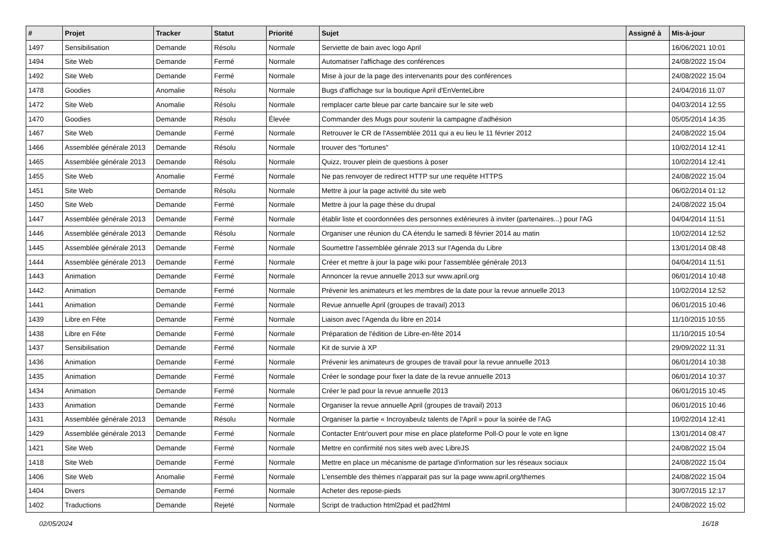| # | Projet | Tracker | Statut | Priorité | Sujet | Assigné à | Mis-à-jour |
| --- | --- | --- | --- | --- | --- | --- | --- |
| 1497 | Sensibilisation | Demande | Résolu | Normale | Serviette de bain avec logo April | | 16/06/2021 10:01 |
| 1494 | Site Web | Demande | Fermé | Normale | Automatiser l'affichage des conférences | | 24/08/2022 15:04 |
| 1492 | Site Web | Demande | Fermé | Normale | Mise à jour de la page des intervenants pour des conférences | | 24/08/2022 15:04 |
| 1478 | Goodies | Anomalie | Résolu | Normale | Bugs d'affichage sur la boutique April d'EnVenteLibre | | 24/04/2016 11:07 |
| 1472 | Site Web | Anomalie | Résolu | Normale | remplacer carte bleue par carte bancaire sur le site web | | 04/03/2014 12:55 |
| 1470 | Goodies | Demande | Résolu | Élevée | Commander des Mugs pour soutenir la campagne d'adhésion | | 05/05/2014 14:35 |
| 1467 | Site Web | Demande | Fermé | Normale | Retrouver le CR de l'Assemblée 2011 qui a eu lieu le 11 février 2012 | | 24/08/2022 15:04 |
| 1466 | Assemblée générale 2013 | Demande | Résolu | Normale | trouver des "fortunes" | | 10/02/2014 12:41 |
| 1465 | Assemblée générale 2013 | Demande | Résolu | Normale | Quizz, trouver plein de questions à poser | | 10/02/2014 12:41 |
| 1455 | Site Web | Anomalie | Fermé | Normale | Ne pas renvoyer de redirect HTTP sur une requête HTTPS | | 24/08/2022 15:04 |
| 1451 | Site Web | Demande | Résolu | Normale | Mettre à jour la page activité du site web | | 06/02/2014 01:12 |
| 1450 | Site Web | Demande | Fermé | Normale | Mettre à jour la page thèse du drupal | | 24/08/2022 15:04 |
| 1447 | Assemblée générale 2013 | Demande | Fermé | Normale | établir liste et coordonnées des personnes extérieures à inviter (partenaires...) pour l'AG | | 04/04/2014 11:51 |
| 1446 | Assemblée générale 2013 | Demande | Résolu | Normale | Organiser une réunion du CA étendu le samedi 8 février 2014 au matin | | 10/02/2014 12:52 |
| 1445 | Assemblée générale 2013 | Demande | Fermé | Normale | Soumettre l'assemblée génrale 2013 sur l'Agenda du Libre | | 13/01/2014 08:48 |
| 1444 | Assemblée générale 2013 | Demande | Fermé | Normale | Créer et mettre à jour la page wiki pour l'assemblée générale 2013 | | 04/04/2014 11:51 |
| 1443 | Animation | Demande | Fermé | Normale | Annoncer la revue annuelle 2013 sur www.april.org | | 06/01/2014 10:48 |
| 1442 | Animation | Demande | Fermé | Normale | Prévenir les animateurs et les membres de la date pour la revue annuelle 2013 | | 10/02/2014 12:52 |
| 1441 | Animation | Demande | Fermé | Normale | Revue annuelle April (groupes de travail) 2013 | | 06/01/2015 10:46 |
| 1439 | Libre en Fête | Demande | Fermé | Normale | Liaison avec l'Agenda du libre en 2014 | | 11/10/2015 10:55 |
| 1438 | Libre en Fête | Demande | Fermé | Normale | Préparation de l'édition de Libre-en-fête 2014 | | 11/10/2015 10:54 |
| 1437 | Sensibilisation | Demande | Fermé | Normale | Kit de survie à XP | | 29/09/2022 11:31 |
| 1436 | Animation | Demande | Fermé | Normale | Prévenir les animateurs de groupes de travail pour la revue annuelle 2013 | | 06/01/2014 10:38 |
| 1435 | Animation | Demande | Fermé | Normale | Créer le sondage pour fixer la date de la revue annuelle 2013 | | 06/01/2014 10:37 |
| 1434 | Animation | Demande | Fermé | Normale | Créer le pad pour la revue annuelle 2013 | | 06/01/2015 10:45 |
| 1433 | Animation | Demande | Fermé | Normale | Organiser la revue annuelle April (groupes de travail) 2013 | | 06/01/2015 10:46 |
| 1431 | Assemblée générale 2013 | Demande | Résolu | Normale | Organiser la partie « Incroyabeulz talents de l'April » pour la soirée de l'AG | | 10/02/2014 12:41 |
| 1429 | Assemblée générale 2013 | Demande | Fermé | Normale | Contacter Entr'ouvert pour mise en place plateforme Poll-O pour le vote en ligne | | 13/01/2014 08:47 |
| 1421 | Site Web | Demande | Fermé | Normale | Mettre en confirmité nos sites web avec LibreJS | | 24/08/2022 15:04 |
| 1418 | Site Web | Demande | Fermé | Normale | Mettre en place un mécanisme de partage d'information sur les réseaux sociaux | | 24/08/2022 15:04 |
| 1406 | Site Web | Anomalie | Fermé | Normale | L'ensemble des thèmes n'apparait pas sur la page www.april.org/themes | | 24/08/2022 15:04 |
| 1404 | Divers | Demande | Fermé | Normale | Acheter des repose-pieds | | 30/07/2015 12:17 |
| 1402 | Traductions | Demande | Rejeté | Normale | Script de traduction html2pad et pad2html | | 24/08/2022 15:02 |
02/05/2024 16/18